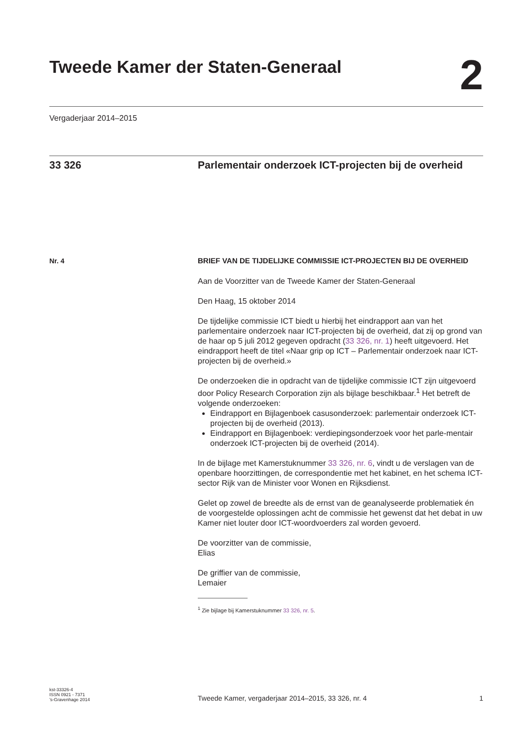Tweede Kamer der Staten-Generaal
2
Vergaderjaar 2014–2015
33 326 Parlementair onderzoek ICT-projecten bij de overheid
Nr. 4
BRIEF VAN DE TIJDELIJKE COMMISSIE ICT-PROJECTEN BIJ DE OVERHEID
Aan de Voorzitter van de Tweede Kamer der Staten-Generaal
Den Haag, 15 oktober 2014
De tijdelijke commissie ICT biedt u hierbij het eindrapport aan van het parlementaire onderzoek naar ICT-projecten bij de overheid, dat zij op grond van de haar op 5 juli 2012 gegeven opdracht (33 326, nr. 1) heeft uitgevoerd. Het eindrapport heeft de titel «Naar grip op ICT – Parlementair onderzoek naar ICT-projecten bij de overheid.»
De onderzoeken die in opdracht van de tijdelijke commissie ICT zijn uitgevoerd door Policy Research Corporation zijn als bijlage beschikbaar.<sup>1</sup> Het betreft de volgende onderzoeken:
Eindrapport en Bijlagenboek casusonderzoek: parlementair onderzoek ICT-projecten bij de overheid (2013).
Eindrapport en Bijlagenboek: verdiepingsonderzoek voor het parle-mentair onderzoek ICT-projecten bij de overheid (2014).
In de bijlage met Kamerstuknummer 33 326, nr. 6, vindt u de verslagen van de openbare hoorzittingen, de correspondentie met het kabinet, en het schema ICT-sector Rijk van de Minister voor Wonen en Rijksdienst.
Gelet op zowel de breedte als de ernst van de geanalyseerde problematiek én de voorgestelde oplossingen acht de commissie het gewenst dat het debat in uw Kamer niet louter door ICT-woordvoerders zal worden gevoerd.
De voorzitter van de commissie,
Elias
De griffier van de commissie,
Lemaier
<sup>1</sup> Zie bijlage bij Kamerstuknummer 33 326, nr. 5.
kst-33326-4
ISSN 0921 - 7371
’s-Gravenhage 2014
Tweede Kamer, vergaderjaar 2014–2015, 33 326, nr. 4
1